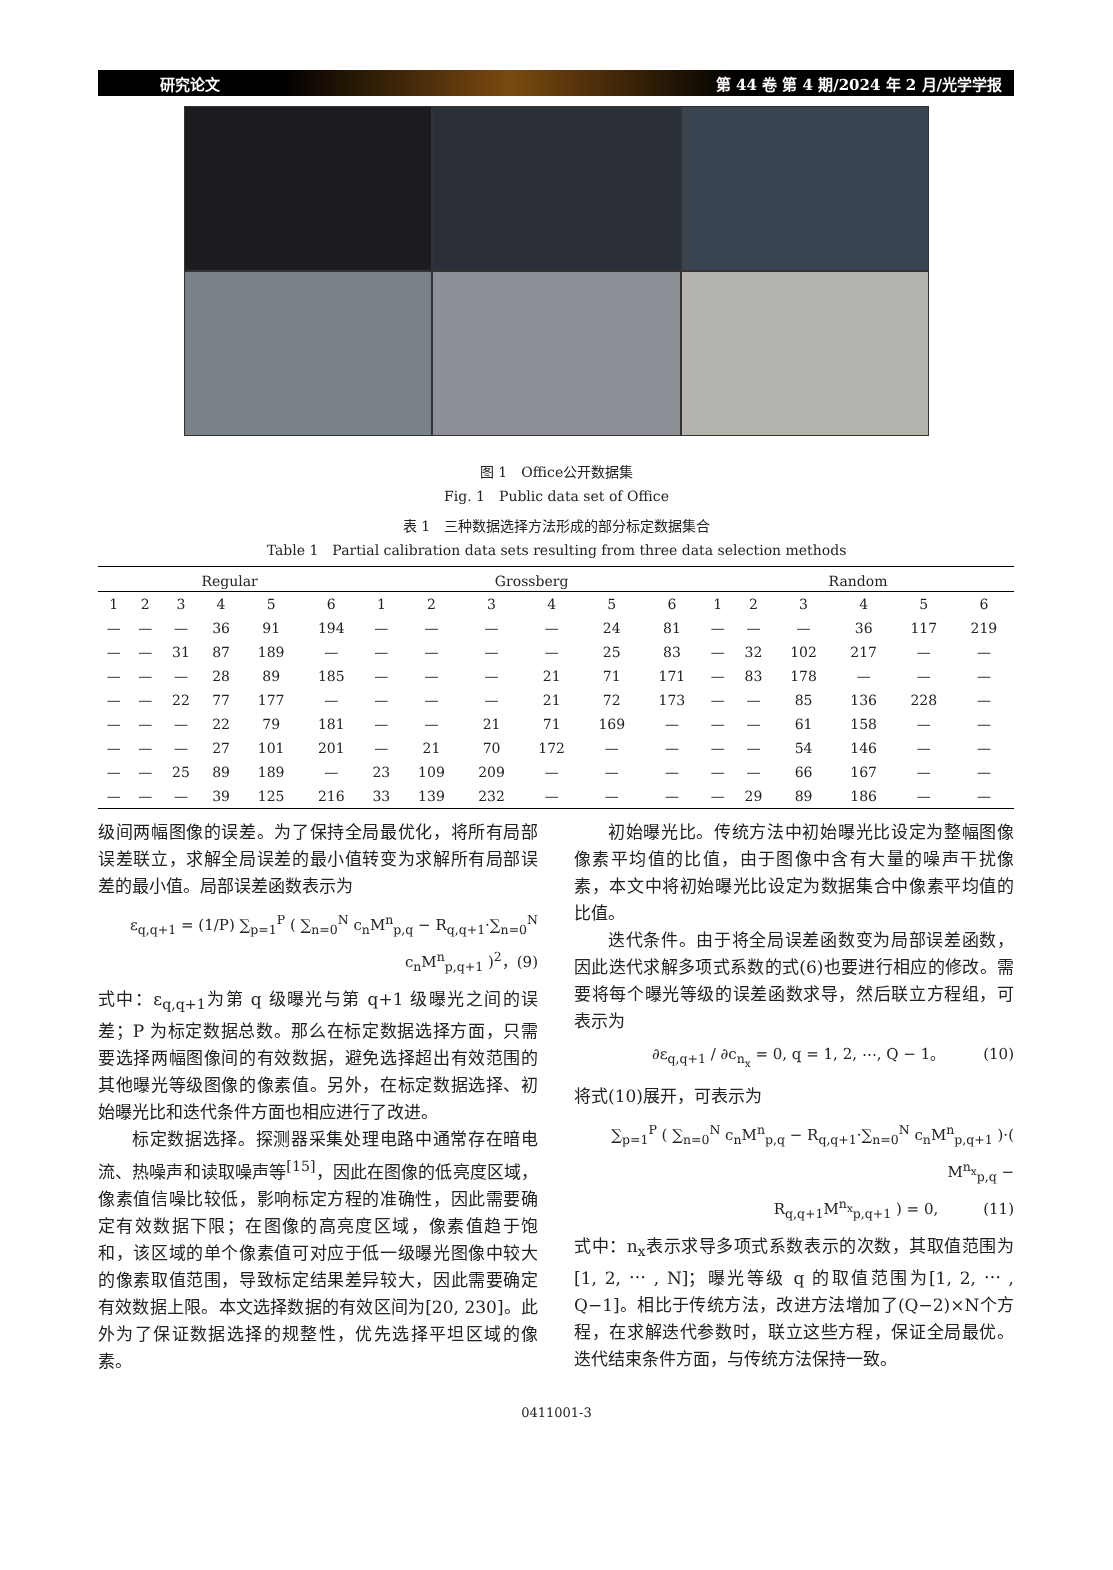研究论文 第 44 卷 第 4 期/2024 年 2 月/光学学报
图 1　Office公开数据集
Fig. 1　Public data set of Office
表 1　三种数据选择方法形成的部分标定数据集合
Table 1　Partial calibration data sets resulting from three data selection methods
| Regular | | | | | | Grossberg | | | | | | Random | | | | | |
| --- | --- | --- | --- | --- | --- | --- | --- | --- | --- | --- | --- | --- | --- | --- | --- | --- | --- |
| 1 | 2 | 3 | 4 | 5 | 6 | 1 | 2 | 3 | 4 | 5 | 6 | 1 | 2 | 3 | 4 | 5 | 6 |
| — | — | — | 36 | 91 | 194 | — | — | — | — | 24 | 81 | — | — | — | 36 | 117 | 219 |
| — | — | 31 | 87 | 189 | — | — | — | — | — | 25 | 83 | — | 32 | 102 | 217 | — | — |
| — | — | — | 28 | 89 | 185 | — | — | — | 21 | 71 | 171 | — | 83 | 178 | — | — | — |
| — | — | 22 | 77 | 177 | — | — | — | — | 21 | 72 | 173 | — | — | 85 | 136 | 228 | — |
| — | — | — | 22 | 79 | 181 | — | — | 21 | 71 | 169 | — | — | — | 61 | 158 | — | — |
| — | — | — | 27 | 101 | 201 | — | 21 | 70 | 172 | — | — | — | — | 54 | 146 | — | — |
| — | — | 25 | 89 | 189 | — | 23 | 109 | 209 | — | — | — | — | — | 66 | 167 | — | — |
| — | — | — | 39 | 125 | 216 | 33 | 139 | 232 | — | — | — | — | 29 | 89 | 186 | — | — |
级间两幅图像的误差。为了保持全局最优化，将所有局部误差联立，求解全局误差的最小值转变为求解所有局部误差的最小值。局部误差函数表示为
ε<sub>q,q+1</sub> = (1/P) ∑<sub>p=1</sub><sup>P</sup> ( ∑<sub>n=0</sub><sup>N</sup> c<sub>n</sub>M<sup>n</sup><sub>p,q</sub> − R<sub>q,q+1</sub>·∑<sub>n=0</sub><sup>N</sup> c<sub>n</sub>M<sup>n</sup><sub>p,q+1</sub> )<sup>2</sup>，(9)
式中：ε<sub>q,q+1</sub>为第 q 级曝光与第 q+1 级曝光之间的误差；P 为标定数据总数。那么在标定数据选择方面，只需要选择两幅图像间的有效数据，避免选择超出有效范围的其他曝光等级图像的像素值。另外，在标定数据选择、初始曝光比和迭代条件方面也相应进行了改进。
标定数据选择。探测器采集处理电路中通常存在暗电流、热噪声和读取噪声等<sup>[15]</sup>，因此在图像的低亮度区域，像素值信噪比较低，影响标定方程的准确性，因此需要确定有效数据下限；在图像的高亮度区域，像素值趋于饱和，该区域的单个像素值可对应于低一级曝光图像中较大的像素取值范围，导致标定结果差异较大，因此需要确定有效数据上限。本文选择数据的有效区间为[20, 230]。此外为了保证数据选择的规整性，优先选择平坦区域的像素。
初始曝光比。传统方法中初始曝光比设定为整幅图像像素平均值的比值，由于图像中含有大量的噪声干扰像素，本文中将初始曝光比设定为数据集合中像素平均值的比值。
迭代条件。由于将全局误差函数变为局部误差函数，因此迭代求解多项式系数的式(6)也要进行相应的修改。需要将每个曝光等级的误差函数求导，然后联立方程组，可表示为
∂ε<sub>q,q+1</sub> / ∂c<sub>n<sub>x</sub></sub> = 0, q = 1, 2, ⋯, Q − 1。　　　(10)
将式(10)展开，可表示为
∑<sub>p=1</sub><sup>P</sup> ( ∑<sub>n=0</sub><sup>N</sup> c<sub>n</sub>M<sup>n</sup><sub>p,q</sub> − R<sub>q,q+1</sub>·∑<sub>n=0</sub><sup>N</sup> c<sub>n</sub>M<sup>n</sup><sub>p,q+1</sub> )·( M<sup>n<sub>x</sub></sup><sub>p,q</sub> −
R<sub>q,q+1</sub>M<sup>n<sub>x</sub></sup><sub>p,q+1</sub> ) = 0,　　　(11)
式中：n<sub>x</sub>表示求导多项式系数表示的次数，其取值范围为[1, 2, ⋯ , N]；曝光等级 q 的取值范围为[1, 2, ⋯ , Q−1]。相比于传统方法，改进方法增加了(Q−2)×N个方程，在求解迭代参数时，联立这些方程，保证全局最优。迭代结束条件方面，与传统方法保持一致。
0411001-3